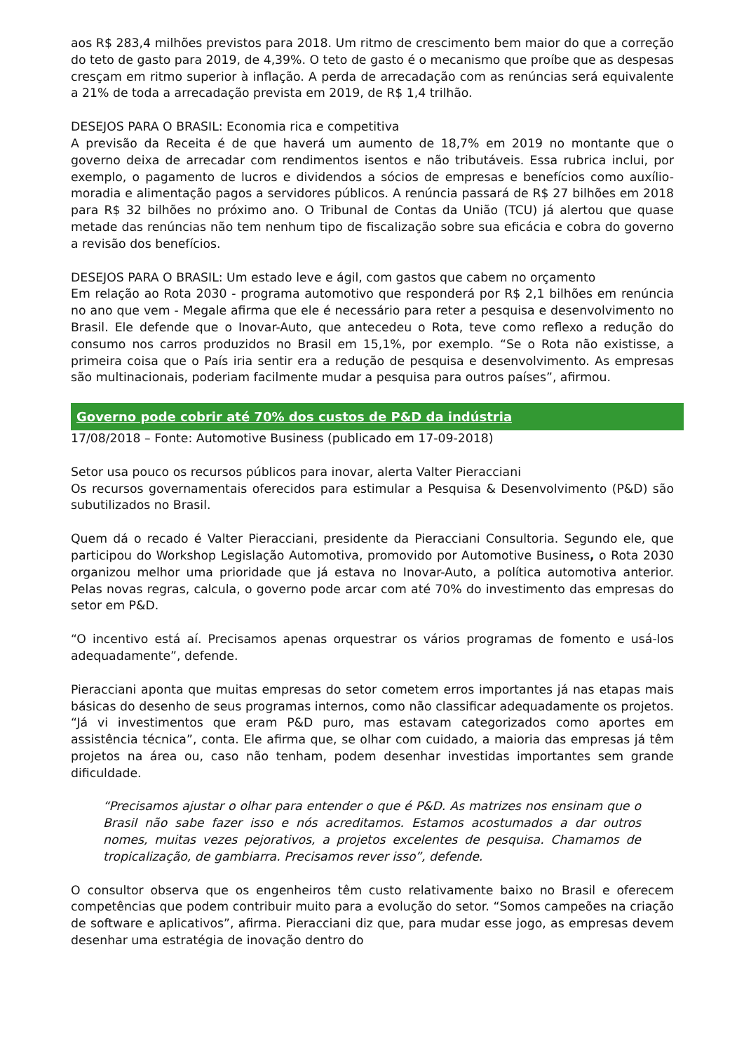aos R$ 283,4 milhões previstos para 2018. Um ritmo de crescimento bem maior do que a correção do teto de gasto para 2019, de 4,39%. O teto de gasto é o mecanismo que proíbe que as despesas cresçam em ritmo superior à inflação. A perda de arrecadação com as renúncias será equivalente a 21% de toda a arrecadação prevista em 2019, de R$ 1,4 trilhão.
DESEJOS PARA O BRASIL: Economia rica e competitiva
A previsão da Receita é de que haverá um aumento de 18,7% em 2019 no montante que o governo deixa de arrecadar com rendimentos isentos e não tributáveis. Essa rubrica inclui, por exemplo, o pagamento de lucros e dividendos a sócios de empresas e benefícios como auxílio-moradia e alimentação pagos a servidores públicos. A renúncia passará de R$ 27 bilhões em 2018 para R$ 32 bilhões no próximo ano. O Tribunal de Contas da União (TCU) já alertou que quase metade das renúncias não tem nenhum tipo de fiscalização sobre sua eficácia e cobra do governo a revisão dos benefícios.
DESEJOS PARA O BRASIL: Um estado leve e ágil, com gastos que cabem no orçamento
Em relação ao Rota 2030 - programa automotivo que responderá por R$ 2,1 bilhões em renúncia no ano que vem - Megale afirma que ele é necessário para reter a pesquisa e desenvolvimento no Brasil. Ele defende que o Inovar-Auto, que antecedeu o Rota, teve como reflexo a redução do consumo nos carros produzidos no Brasil em 15,1%, por exemplo. “Se o Rota não existisse, a primeira coisa que o País iria sentir era a redução de pesquisa e desenvolvimento. As empresas são multinacionais, poderiam facilmente mudar a pesquisa para outros países”, afirmou.
Governo pode cobrir até 70% dos custos de P&D da indústria
17/08/2018 – Fonte: Automotive Business (publicado em 17-09-2018)
Setor usa pouco os recursos públicos para inovar, alerta Valter Pieracciani
Os recursos governamentais oferecidos para estimular a Pesquisa & Desenvolvimento (P&D) são subutilizados no Brasil.
Quem dá o recado é Valter Pieracciani, presidente da Pieracciani Consultoria. Segundo ele, que participou do Workshop Legislação Automotiva, promovido por Automotive Business, o Rota 2030 organizou melhor uma prioridade que já estava no Inovar-Auto, a política automotiva anterior. Pelas novas regras, calcula, o governo pode arcar com até 70% do investimento das empresas do setor em P&D.
“O incentivo está aí. Precisamos apenas orquestrar os vários programas de fomento e usá-los adequadamente”, defende.
Pieracciani aponta que muitas empresas do setor cometem erros importantes já nas etapas mais básicas do desenho de seus programas internos, como não classificar adequadamente os projetos. “Já vi investimentos que eram P&D puro, mas estavam categorizados como aportes em assistência técnica”, conta. Ele afirma que, se olhar com cuidado, a maioria das empresas já têm projetos na área ou, caso não tenham, podem desenhar investidas importantes sem grande dificuldade.
“Precisamos ajustar o olhar para entender o que é P&D. As matrizes nos ensinam que o Brasil não sabe fazer isso e nós acreditamos. Estamos acostumados a dar outros nomes, muitas vezes pejorativos, a projetos excelentes de pesquisa. Chamamos de tropicalização, de gambiarra. Precisamos rever isso”, defende.
O consultor observa que os engenheiros têm custo relativamente baixo no Brasil e oferecem competências que podem contribuir muito para a evolução do setor. “Somos campeões na criação de software e aplicativos”, afirma. Pieracciani diz que, para mudar esse jogo, as empresas devem desenhar uma estratégia de inovação dentro do